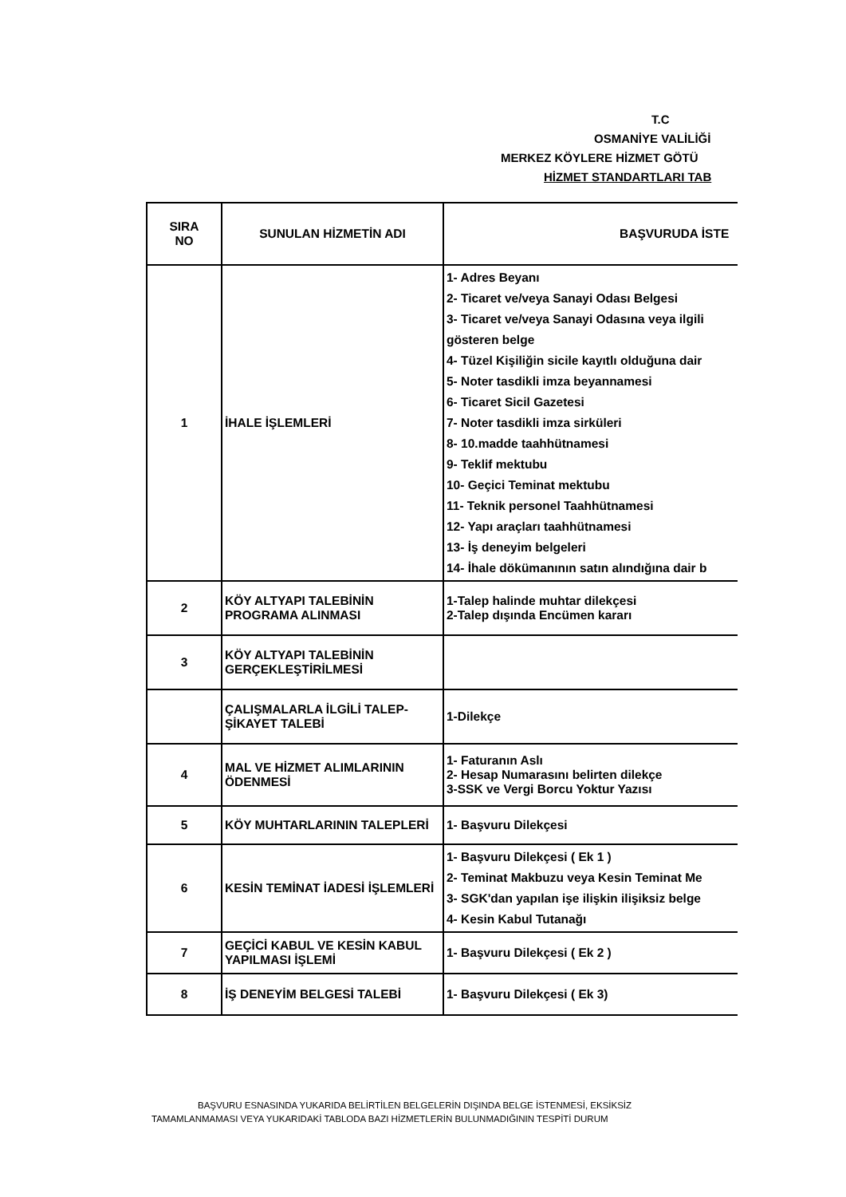T.C
OSMANİYE VALİLİĞİ
MERKEZ KÖYLERE HİZMET GÖTÜ
HİZMET STANDARTLARI TAB
| SIRA NO | SUNULAN HİZMETİN ADI | BAŞVURUDA İSTE |
| --- | --- | --- |
| 1 | İHALE İŞLEMLERİ | 1- Adres Beyanı 2- Ticaret ve/veya Sanayi Odası Belgesi 3- Ticaret ve/veya Sanayi Odasına veya ilgili gösteren belge 4- Tüzel Kişiliğin sicile kayıtlı olduğuna dair 5- Noter tasdikli imza beyannamesi 6- Ticaret Sicil Gazetesi 7- Noter tasdikli imza sirküleri 8- 10.madde taahhütnamesi 9- Teklif mektubu 10- Geçici Teminat mektubu 11- Teknik personel Taahhütnamesi 12- Yapı araçları taahhütnamesi 13- İş deneyim belgeleri 14- İhale dökümanının satın alındığına dair b |
| 2 | KÖY ALTYAPI TALEBİNİN PROGRAMA ALINMASI | 1-Talep halinde muhtar dilekçesi 2-Talep dışında Encümen kararı |
| 3 | KÖY ALTYAPI TALEBİNİN GERÇEKLEŞTİRİLMESİ | |
| | ÇALIŞMALARLA İLGİLİ TALEP-ŞİKAYET TALEBİ | 1-Dilekçe |
| 4 | MAL VE HİZMET ALIMLARININ ÖDENMESİ | 1- Faturanın Aslı 2- Hesap Numarasını belirten dilekçe 3-SSK ve Vergi Borcu Yoktur Yazısı |
| 5 | KÖY MUHTARLARININ TALEPLERİ | 1- Başvuru Dilekçesi |
| 6 | KESİN TEMİNAT İADESİ İŞLEMLERİ | 1- Başvuru Dilekçesi ( Ek 1 ) 2- Teminat Makbuzu veya Kesin Teminat Me 3- SGK'dan yapılan işe ilişkin ilişiksiz belge 4- Kesin Kabul Tutanağı |
| 7 | GEÇİCİ KABUL VE KESİN KABUL YAPILMASI İŞLEMİ | 1- Başvuru Dilekçesi ( Ek 2 ) |
| 8 | İŞ DENEYİM BELGESİ TALEBİ | 1- Başvuru Dilekçesi ( Ek 3) |
BAŞVURU ESNASINDA YUKARIDA BELİRTİLEN BELGELERİN DIŞINDA BELGE İSTENMESİ, EKSİKSİZ
TAMAMLANMAMASI VEYA YUKARIDAKİ TABLODA BAZI HİZMETLERİN BULUNMADIĞININ TESPİTİ DURUM